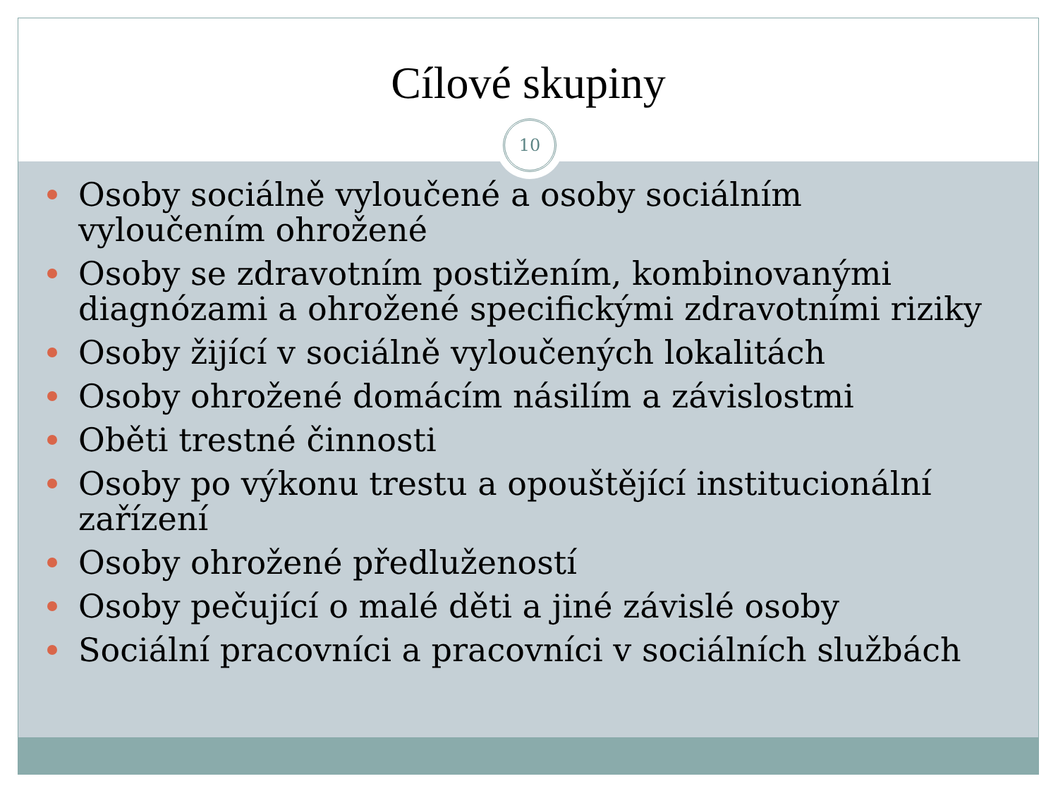Cílové skupiny
10
Osoby sociálně vyloučené a osoby sociálním vyloučením ohrožené
Osoby se zdravotním postižením, kombinovanými diagnózami a ohrožené specifickými zdravotními riziky
Osoby žijící v sociálně vyloučených lokalitách
Osoby ohrožené domácím násilím a závislostmi
Oběti trestné činnosti
Osoby po výkonu trestu a opouštějící institucionální zařízení
Osoby ohrožené předlužeností
Osoby pečující o malé děti a jiné závislé osoby
Sociální pracovníci a pracovníci v sociálních službách